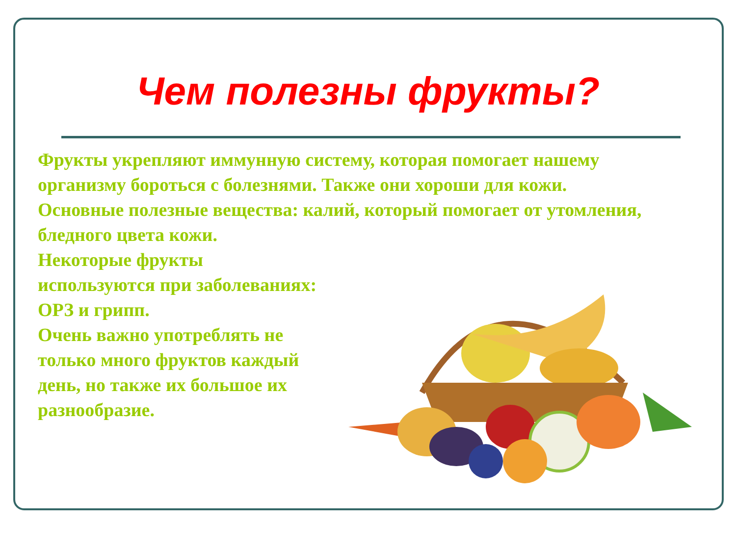Чем полезны фрукты?
Фрукты укрепляют иммунную систему, которая помогает нашему организму бороться с болезнями. Также они хороши для кожи.
Основные полезные вещества: калий, который помогает от утомления, бледного цвета кожи.
Некоторые фрукты
используются при заболеваниях:
ОРЗ и грипп.
Очень важно употреблять не
только много фруктов каждый
день, но также их большое их
разнообразие.